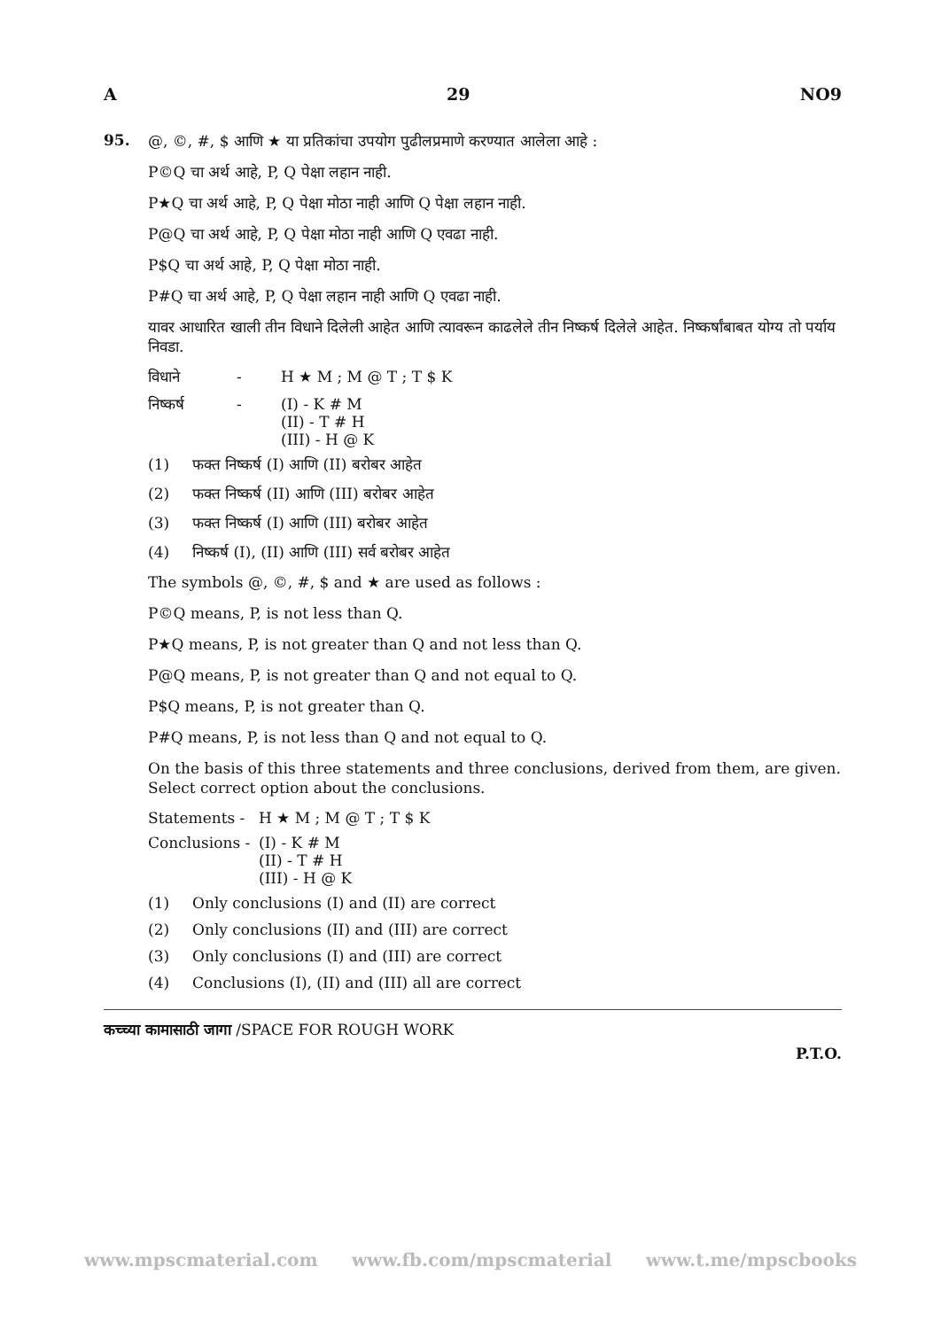A 29 NO9
95.
@, ©, #, $ आणि ★ या प्रतिकांचा उपयोग पुढीलप्रमाणे करण्यात आलेला आहे :
P©Q चा अर्थ आहे, P, Q पेक्षा लहान नाही.
P★Q चा अर्थ आहे, P, Q पेक्षा मोठा नाही आणि Q पेक्षा लहान नाही.
P@Q चा अर्थ आहे, P, Q पेक्षा मोठा नाही आणि Q एवढा नाही.
P$Q चा अर्थ आहे, P, Q पेक्षा मोठा नाही.
P#Q चा अर्थ आहे, P, Q पेक्षा लहान नाही आणि Q एवढा नाही.
यावर आधारित खाली तीन विधाने दिलेली आहेत आणि त्यावरून काढलेले तीन निष्कर्ष दिलेले आहेत. निष्कर्षांबाबत योग्य तो पर्याय निवडा.
विधाने - H ★ M ; M @ T ; T $ K
निष्कर्ष - (I) - K # M
(II) - T # H
(III) - H @ K
(1) फक्त निष्कर्ष (I) आणि (II) बरोबर आहेत
(2) फक्त निष्कर्ष (II) आणि (III) बरोबर आहेत
(3) फक्त निष्कर्ष (I) आणि (III) बरोबर आहेत
(4) निष्कर्ष (I), (II) आणि (III) सर्व बरोबर आहेत
The symbols @, ©, #, $ and ★ are used as follows :
P©Q means, P, is not less than Q.
P★Q means, P, is not greater than Q and not less than Q.
P@Q means, P, is not greater than Q and not equal to Q.
P$Q means, P, is not greater than Q.
P#Q means, P, is not less than Q and not equal to Q.
On the basis of this three statements and three conclusions, derived from them, are given. Select correct option about the conclusions.
Statements - H ★ M ; M @ T ; T $ K
Conclusions - (I) - K # M
(II) - T # H
(III) - H @ K
(1) Only conclusions (I) and (II) are correct
(2) Only conclusions (II) and (III) are correct
(3) Only conclusions (I) and (III) are correct
(4) Conclusions (I), (II) and (III) all are correct
कच्च्या कामासाठी जागा /SPACE FOR ROUGH WORK
P.T.O.
www.mpscmaterial.com www.fb.com/mpscmaterial www.t.me/mpscbooks